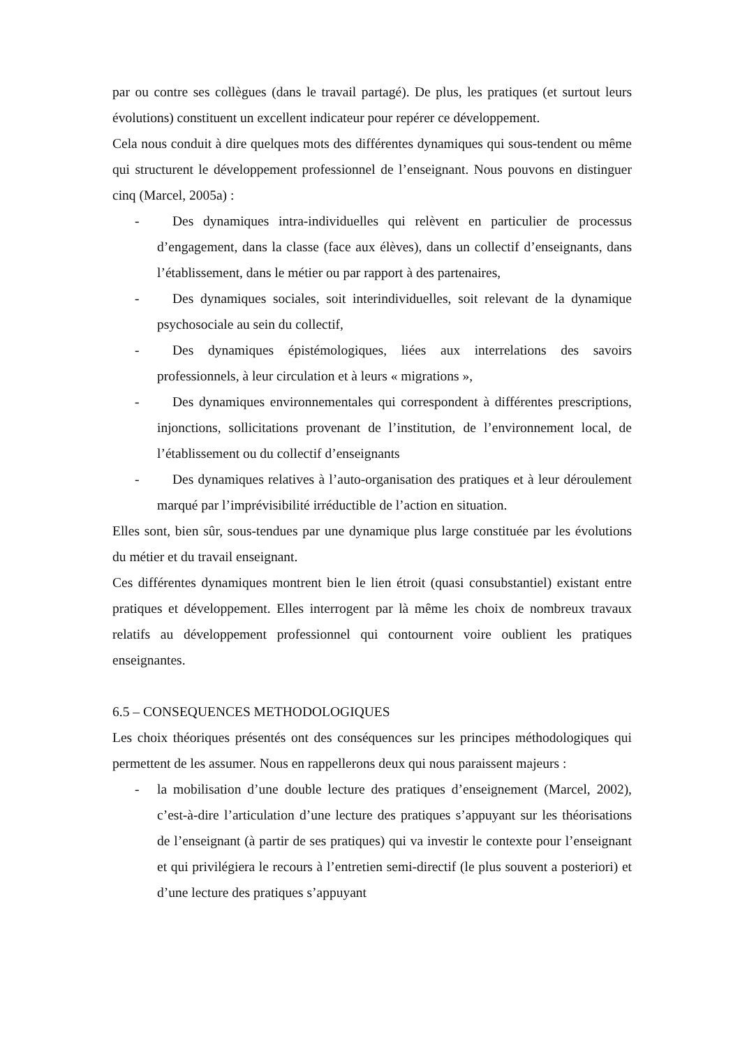par ou contre ses collègues (dans le travail partagé). De plus, les pratiques (et surtout leurs évolutions) constituent un excellent indicateur pour repérer ce développement.
Cela nous conduit à dire quelques mots des différentes dynamiques qui sous-tendent ou même qui structurent le développement professionnel de l’enseignant. Nous pouvons en distinguer cinq (Marcel, 2005a) :
- Des dynamiques intra-individuelles qui relèvent en particulier de processus d’engagement, dans la classe (face aux élèves), dans un collectif d’enseignants, dans l’établissement, dans le métier ou par rapport à des partenaires,
- Des dynamiques sociales, soit interindividuelles, soit relevant de la dynamique psychosociale au sein du collectif,
- Des dynamiques épistémologiques, liées aux interrelations des savoirs professionnels, à leur circulation et à leurs « migrations »,
- Des dynamiques environnementales qui correspondent à différentes prescriptions, injonctions, sollicitations provenant de l’institution, de l’environnement local, de l’établissement ou du collectif d’enseignants
- Des dynamiques relatives à l’auto-organisation des pratiques et à leur déroulement marqué par l’imprévisibilité irréductible de l’action en situation.
Elles sont, bien sûr, sous-tendues par une dynamique plus large constituée par les évolutions du métier et du travail enseignant.
Ces différentes dynamiques montrent bien le lien étroit (quasi consubstantiel) existant entre pratiques et développement. Elles interrogent par là même les choix de nombreux travaux relatifs au développement professionnel qui contournent voire oublient les pratiques enseignantes.
6.5 – CONSEQUENCES METHODOLOGIQUES
Les choix théoriques présentés ont des conséquences sur les principes méthodologiques qui permettent de les assumer. Nous en rappellerons deux qui nous paraissent majeurs :
- la mobilisation d’une double lecture des pratiques d’enseignement (Marcel, 2002), c’est-à-dire l’articulation d’une lecture des pratiques s’appuyant sur les théorisations de l’enseignant (à partir de ses pratiques) qui va investir le contexte pour l’enseignant et qui privilégiera le recours à l’entretien semi-directif (le plus souvent a posteriori) et d’une lecture des pratiques s’appuyant